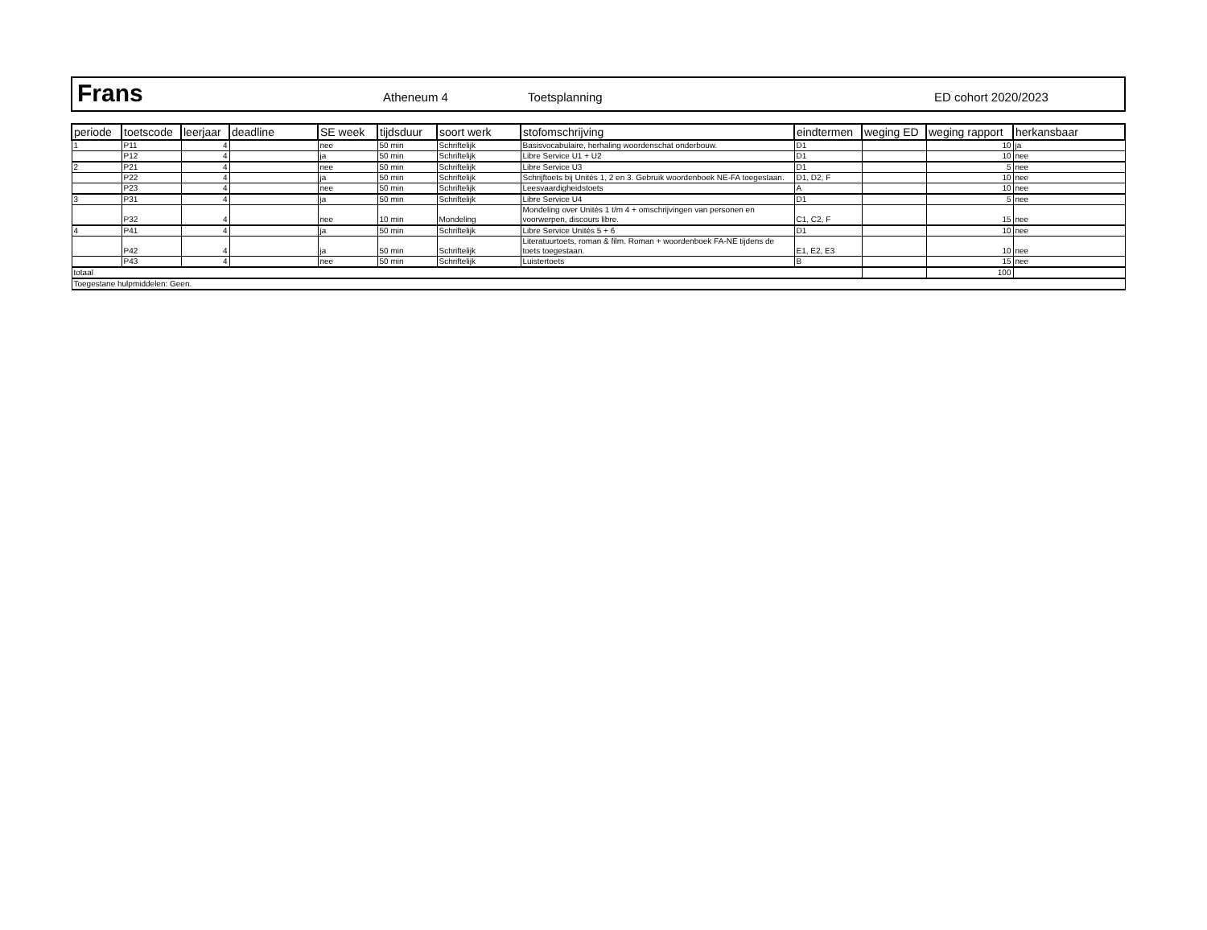Frans
Atheneum 4 Toetsplanning ED cohort 2020/2023
| periode | toetscode | leerjaar | deadline | SE week | tijdsduur | soort werk | stofomschrijving | eindtermen | weging ED | weging rapport | herkansbaar |
| --- | --- | --- | --- | --- | --- | --- | --- | --- | --- | --- | --- |
| 1 | P11 | 4 | | nee | 50 min | Schriftelijk | Basisvocabulaire, herhaling woordenschat onderbouw. | D1 | | 10 | ja |
| | P12 | 4 | | ja | 50 min | Schriftelijk | Libre Service U1 + U2 | D1 | | 10 | nee |
| 2 | P21 | 4 | | nee | 50 min | Schriftelijk | Libre Service U3 | D1 | | 5 | nee |
| | P22 | 4 | | ja | 50 min | Schriftelijk | Schrijftoets bij Unités 1, 2 en 3. Gebruik woordenboek NE-FA toegestaan. | D1, D2, F | | 10 | nee |
| | P23 | 4 | | nee | 50 min | Schriftelijk | Leesvaardigheidstoets | A | | 10 | nee |
| 3 | P31 | 4 | | ja | 50 min | Schriftelijk | Libre Service U4 | D1 | | 5 | nee |
| | P32 | 4 | | nee | 10 min | Mondeling | Mondeling over Unités 1 t/m 4 + omschrijvingen van personen en voorwerpen, discours libre. | C1, C2, F | | 15 | nee |
| 4 | P41 | 4 | | ja | 50 min | Schriftelijk | Libre Service Unités 5 + 6 | D1 | | 10 | nee |
| | P42 | 4 | | ja | 50 min | Schriftelijk | Literatuurtoets, roman & film. Roman + woordenboek FA-NE tijdens de toets toegestaan. | E1, E2, E3 | | 10 | nee |
| | P43 | 4 | | nee | 50 min | Schriftelijk | Luistertoets | B | | 15 | nee |
| totaal | | | | | | | | | | 100 | |
| Toegestane hulpmiddelen: Geen. | | | | | | | | | | | |